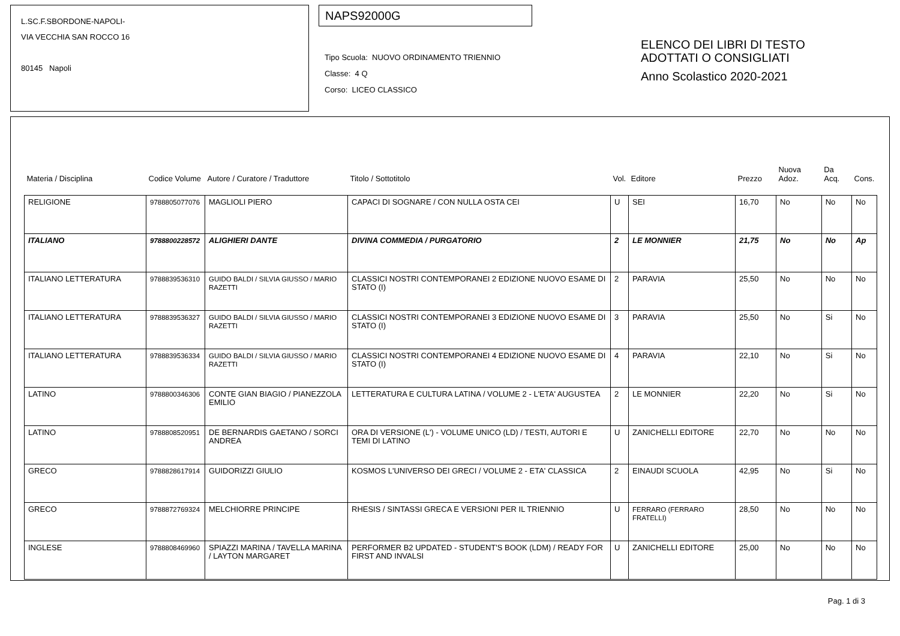L.SC.F.SBORDONE-NAPOLI-
VIA VECCHIA SAN ROCCO 16
80145 Napoli
NAPS92000G
Tipo Scuola: NUOVO ORDINAMENTO TRIENNIO
Classe: 4 Q
Corso: LICEO CLASSICO
ELENCO DEI LIBRI DI TESTO
ADOTTATI O CONSIGLIATI
Anno Scolastico 2020-2021
| Materia / Disciplina | Codice Volume | Autore / Curatore / Traduttore | Titolo / Sottotitolo | Vol. | Editore | Prezzo | Nuova Adoz. | Da Acq. | Cons. |
| --- | --- | --- | --- | --- | --- | --- | --- | --- | --- |
| RELIGIONE | 9788805077076 | MAGLIOLI PIERO | CAPACI DI SOGNARE / CON NULLA OSTA CEI | U | SEI | 16,70 | No | No | No |
| ITALIANO | 9788800228572 | ALIGHIERI DANTE | DIVINA COMMEDIA / PURGATORIO | 2 | LE MONNIER | 21,75 | No | No | Ap |
| ITALIANO LETTERATURA | 9788839536310 | GUIDO BALDI / SILVIA GIUSSO / MARIO RAZETTI | CLASSICI NOSTRI CONTEMPORANEI 2 EDIZIONE NUOVO ESAME DI STATO (I) | 2 | PARAVIA | 25,50 | No | No | No |
| ITALIANO LETTERATURA | 9788839536327 | GUIDO BALDI / SILVIA GIUSSO / MARIO RAZETTI | CLASSICI NOSTRI CONTEMPORANEI 3 EDIZIONE NUOVO ESAME DI STATO (I) | 3 | PARAVIA | 25,50 | No | Si | No |
| ITALIANO LETTERATURA | 9788839536334 | GUIDO BALDI / SILVIA GIUSSO / MARIO RAZETTI | CLASSICI NOSTRI CONTEMPORANEI 4 EDIZIONE NUOVO ESAME DI STATO (I) | 4 | PARAVIA | 22,10 | No | Si | No |
| LATINO | 9788800346306 | CONTE GIAN BIAGIO / PIANEZZOLA EMILIO | LETTERATURA E CULTURA LATINA / VOLUME 2 - L'ETA' AUGUSTEA | 2 | LE MONNIER | 22,20 | No | Si | No |
| LATINO | 9788808520951 | DE BERNARDIS GAETANO / SORCI ANDREA | ORA DI VERSIONE (L') - VOLUME UNICO (LD) / TESTI, AUTORI E TEMI DI LATINO | U | ZANICHELLI EDITORE | 22,70 | No | No | No |
| GRECO | 9788828617914 | GUIDORIZZI GIULIO | KOSMOS L'UNIVERSO DEI GRECI / VOLUME 2 - ETA' CLASSICA | 2 | EINAUDI SCUOLA | 42,95 | No | Si | No |
| GRECO | 9788872769324 | MELCHIORRE PRINCIPE | RHESIS / SINTASSI GRECA E VERSIONI PER IL TRIENNIO | U | FERRARO (FERRARO FRATELLI) | 28,50 | No | No | No |
| INGLESE | 9788808469960 | SPIAZZI MARINA / TAVELLA MARINA / LAYTON MARGARET | PERFORMER B2 UPDATED - STUDENT'S BOOK (LDM) / READY FOR FIRST AND INVALSI | U | ZANICHELLI EDITORE | 25,00 | No | No | No |
Pag. 1 di 3